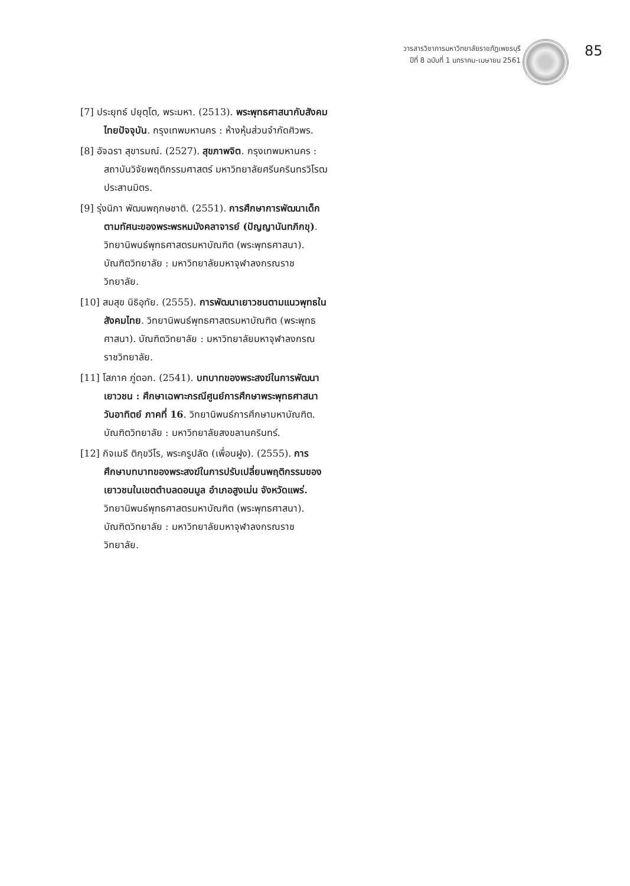วารสารวิชาการมหาวิทยาลัยราชภัฏเพชรบุรี
ปีที่ 8 ฉบับที่ 1 มกราคม-เมษายน 2561
85
[7] ประยุทธ์ ปยุตฺโต, พระมหา. (2513). พระพุทธศาสนากับสังคมไทยปัจจุบัน. กรุงเทพมหานคร : ห้างหุ้นส่วนจำกัดศิวพร.
[8] อัจฉรา สุขารมณ์. (2527). สุขภาพจิต. กรุงเทพมหานคร : สถาบันวิจัยพฤติกรรมศาสตร์ มหาวิทยาลัยศรีนครินทรวิโรฒ ประสานมิตร.
[9] รุ่งนิภา พัฒนพฤกษชาติ. (2551). การศึกษาการพัฒนาเด็กตามทัศนะของพระพรหมมังคลาจารย์ (ปัญญานันทภิกขุ). วิทยานิพนธ์พุทธศาสตรมหาบัณฑิต (พระพุทธศาสนา). บัณฑิตวิทยาลัย : มหาวิทยาลัยมหาจุฬาลงกรณราชวิทยาลัย.
[10] สมสุข นิธิอุทัย. (2555). การพัฒนาเยาวชนตามแนวพุทธในสังคมไทย. วิทยานิพนธ์พุทธศาสตรมหาบัณฑิต (พระพุทธศาสนา). บัณฑิตวิทยาลัย : มหาวิทยาลัยมหาจุฬาลงกรณราชวิทยาลัย.
[11] โสภาค ภู่ดอก. (2541). บทบาทของพระสงฆ์ในการพัฒนาเยาวชน : ศึกษาเฉพาะกรณีศูนย์การศึกษาพระพุทธศาสนาวันอาทิตย์ ภาคที่ 16. วิทยานิพนธ์การศึกษามหาบัณฑิต. บัณฑิตวิทยาลัย : มหาวิทยาลัยสงขลานครินทร์.
[12] กิจเมธี ติกฺขวีโร, พระครูปลัด (เพื่อนฝูง). (2555). การศึกษาบทบาทของพระสงฆ์ในการปรับเปลี่ยนพฤติกรรมของเยาวชนในเขตตำบลดอนมูล อำเภอสูงเม่น จังหวัดแพร่. วิทยานิพนธ์พุทธศาสตรมหาบัณฑิต (พระพุทธศาสนา). บัณฑิตวิทยาลัย : มหาวิทยาลัยมหาจุฬาลงกรณราชวิทยาลัย.